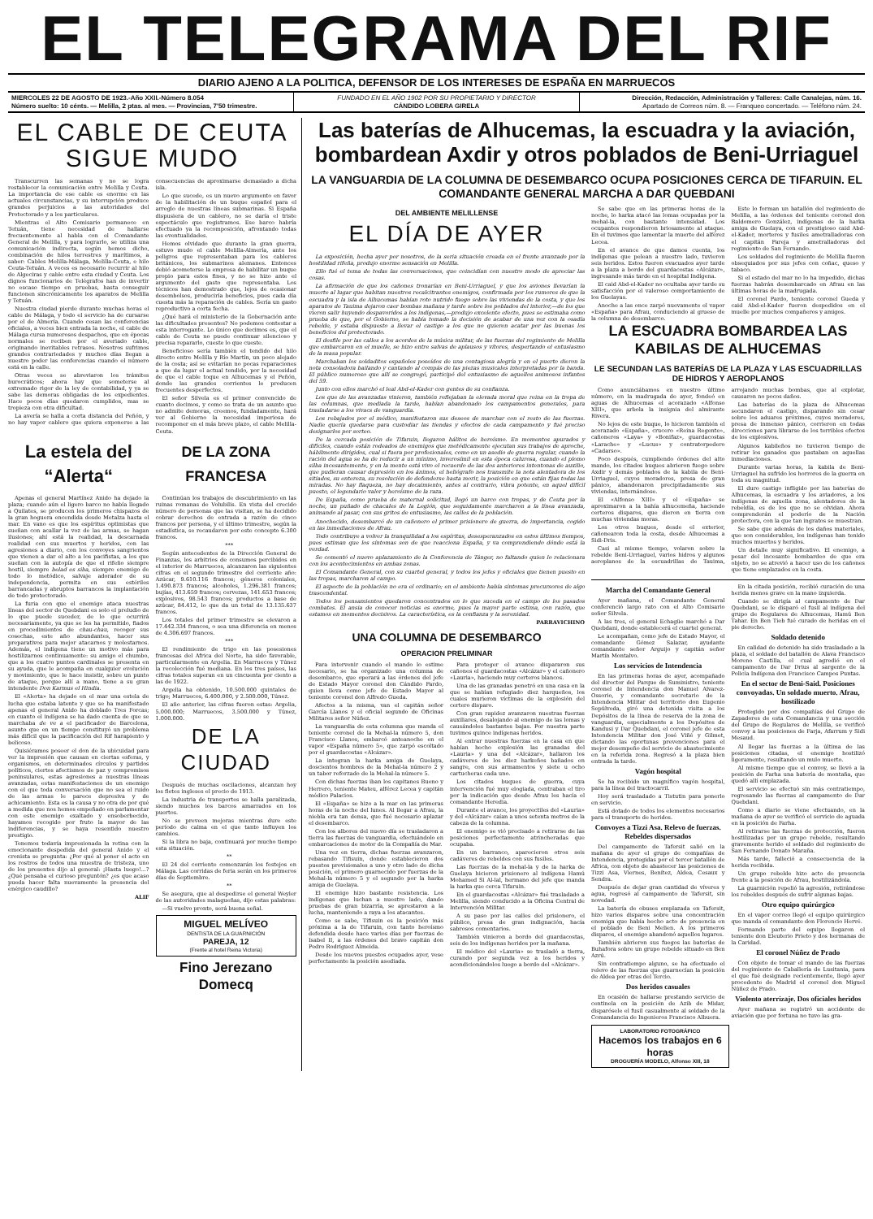EL TELEGRAMA DEL RIF
DIARIO AJENO A LA POLITICA, DEFENSOR DE LOS INTERESES DE ESPAÑA EN MARRUECOS
MIERCOLES 22 DE AGOSTO DE 1923.-Año XXII.-Número 8.054
Número suelto: 10 cénts. — Melilla, 2 ptas. al mes. — Provincias, 7'50 trimestre.
FUNDADO EN EL AÑO 1902 POR SU PROPIETARIO Y DIRECTOR
CÁNDIDO LOBERA GIRELA
Dirección, Redacción, Administración y Talleres: Calle Canalejas, núm. 16.
Apartado de Correos núm. 8. — Franqueo concertado. — Teléfono núm. 24.
EL CABLE DE CEUTA
SIGUE MUDO
Transcurren las semanas y no se logra restablecer la comunicación entre Melilla y Ceuta. La importancia de ese cable es enorme en las actuales circunstancias, y su interrupción produce grandes perjuicios a las autoridades del Protectorado y a los particulares.
Mientras el Alto Comisario permanece en Tetuán, tiene necesidad de hallarse frecuentemente al habla con el Comandante General de Melilla, y para lograrlo, se utiliza una comunicación indirecta, según hemos dicho, combinación de hilos terrestres y marítimos, a saber: Cables Melilla-Málaga, Melilla-Ceuta, e hilo Ceuta-Tetuán. A veces es necesario recurrir al hilo de Algeciras y cable entre esta ciudad y Ceuta. Los dignos funcionarios de Telégrafos han de invertir no escaso tiempo en pruebas, hasta conseguir funcionen sincrónicamente los aparatos de Melilla y Tetuán.
Nuestra ciudad pierde durante muchas horas el cable de Málaga, y todo el servicio ha de cursarse por el de Almería. Cuando cesan las conferencias oficiales, a veces bien entrada la noche, el cable de Málaga cursa numerosos despachos, que en épocas normales se reciben por el averiado cable, originando inevitables retrasos. Nosotros sufrimos grandes contrariedades y muchos días llegan a nuestro poder las conferencias cuando el número está en la calle.
Otras veces se abreviaron los trámites burocráticos; ahora hay que someterse al extremado rigor de la ley de contabilidad, y ya se sabe las demoras obligadas de los expedientes. Hace pocos días quedaron cumplidos, mas se tropieza con otra dificultad.
La avería se halla a corta distancia del Peñón, y no hay vapor cablero que quiera exponerse a las consecuencias de aproximarse demasiado a dicha isla.
Lo que sucede, es un nuevo argumento en favor de la habilitación de un buque español para el arreglo de nuestras líneas submarinas. Si España dispusiera de un cablero, no se daría el triste espectáculo que registramos. Ese barco habría efectuado ya la recomposición, afrontando todas las eventualidades.
Hemos olvidado que durante la gran guerra, estuvo mudo el cable Melilla-Almería, ante los peligros que representaban para los cableros británicos, los submarinos alemanes. Entonces debió acometerse la empresa de habilitar un buque propio para estos fines, y no se hizo ante el argumento del gasto que representaba. Los técnicos han demostrado que, lejos de ocasionar desembolsos, produciría beneficios, pues cada día cuesta más la reparación de cables. Sería un gasto reproductivo a corta fecha.
¿Qué hará el ministerio de la Gobernación ante las dificultades presentes? No podemos contestar a esta interrogante. Lo único que decimos es, que el cable de Ceuta no puede continuar silencioso y precisa repararlo, cueste lo que cueste.
Beneficioso sería también el tendido del hilo directo entre Melilla y Río Martín, un poco alejado de la costa; así se evitarían no pocas reparaciones a que da lugar el actual tendido, por la necesidad de que el cable toque en Alhucemas y el Peñón, donde las grandes corrientes le producen frecuentes desperfectos.
El señor Silvela es el primer convencido de cuanto decimos, y como se trata de un asunto que no admite demoras, creemos, fundadamente, hará ver al Gobierno la necesidad imperiosa de recomponer en el más breve plazo, el cable Melilla-Ceuta.
La estela del “Alerta“
Apenas el general Martínez Anido ha dejado la plaza; cuando aún el ligero barco no había llegado a Quilates, se producen los primeros chispazos de la gran hoguera encendida desde Metalza hasta el mar. En vano es que los espíritus optimistas que sueñan con acallar la voz de las armas, se hagan ilusiones; ahí está la realidad, la descarnada realidad con sus muertos y heridos, con las agresiones a diario, con los convoyes sangrientos que vienen a dar el alto a los pacifistas, a los que sueñan con la autopía de que el rifeño siempre hostil, siempre belad es siba, siempre enemigo de todo lo metódico, salvaje adorador de su independencia, permita en sus estériles barrancadas y abruptos barrancos la implantación de todo protectorado.
La furia con que el enemigo ataca nuestras líneas del sector de Quebdani es solo el preludio de lo que puede suceder, de lo que ocurrirá necesariamente, ya que se les ha permitido, fiados en procedimientos de chau-chau, recoger sus cosechas, este año abundantes, hacer sus preparativos para mejor atacarnos y molestarnos. Además, el indígena tiene un motivo más para hostilizarnos continuamente: su amigo el chumbo, que a los cuatro puntos cardinales se presenta en su ayuda, que le acompaña en cualquier evolución y movimiento, que le hace insistir, sobre un punto de ataque, porque allí a mano, tiene a su gran intendente Don Karmus el Hindia.
El «Alerta» ha dejado en el mar una estela de lucha que estaba latente y que se ha manifestado apenas el general Anido ha doblado Tres Forcas; en cuanto el indígena se ha dado cuenta de que se marchaba de ve a el pacificador de Barcelona, asunto que en un tiempo constituyó un problema más difícil que la pacificación del Rif harapiento y belicoso.
Quisiéramos poseer el don de la ubicuidad para ver la impresión que causan en ciertas esferas, y organismos, en determinados círculos y partidos políticos, ciertos afectismos de paz y compromisos peninsulares, estas agresiones a nuestras líneas avanzadas, estas manifestaciones de un enemigo con el que toda conversación que no sea el ruido de las armas le parece depresiva y de achicamiento. Esta es la causa y no otra de por qué a medida que nos hemos empeñado en parlamentar con este enemigo exaltado y ensoberbecido, hayamos recogido por fruto la mayor de las indiferencias, y se haya resentido nuestro prestigio.
Tenemos todavía impresionada la retina con la emocionante despedida del general Anido y el cronista se pregunta: ¿Por qué al poner el acto en los rostros de todos una muestra de tristeza, uno de los presentes dijo al general: ¡Hasta luego!...? ¿Qué pensaba el curioso preguntón? ¿es que acaso pueda hacer falta nuevamente la presencia del enérgico caudillo?
ALIF
DE LA ZONA FRANCESA
Continúan los trabajos de descubrimiento en las ruinas romanas de Volubilis. En vista del crecido número de personas que las visitan, se ha decidido cobrar derechos de entrada a razón de cinco francos por persona, y el último trimestre, según la estadística, se recaudaron por este concepto 6.300 francos.
***
Según antecedentes de la Dirección General de Finanzas, los arbitrios de consumos percibidos en el interior de Marruecos, alcanzaron las siguientes cifras en el segundo trimestre del corriente año: Azúcar, 9.610.116 francos; géneros coloniales, 1.490.873 francos; alcoholes, 1.296.381 francos; bujías, 413.659 francos; cervezas, 141.653 francos; explosivos, 98.543 francos; productos a base de azúcar, 84.412, lo que da un total de 13.135.637 francos.
Los totales del primer trimestre se elevaron a 17.442.334 francos, o sea una diferencia en menos de 4.306.697 francos.
***
El rendimiento de trigo en las posesiones francesas del Africa del Norte, ha sido favorable, particularmente en Argelia. En Marruecos y Túnez la recolección fué mediana. En los tres países, las cifras totales superan en un cincuenta por ciento a las de 1922.
Argelia ha obtenido, 10.500.000 quintales de trigo; Marruecos, 6.400.000, y 2.500.000, Túnez.
El año anterior, las cifras fueron estas: Argelia, 5.000.000; Marruecos, 3.500.000 y Túnez, 1.000.000.
DE LA CIUDAD
Después de muchas oscilaciones, alcanzan hoy los fletes ingleses el precio de 1913.
La industria de transportes se halla paralizada, siendo muchos los barcos amarrados en los puertos.
No se preveen mejoras mientras dure este período de calma en el que tanto influyen los cambios.
Si la libra no baja, continuará por mucho tiempo esta situación.
**
El 24 del corriente comenzarán los festejos en Málaga. Las corridas de feria serán en los primeros días de Septiembre.
**
Se asegura, que al despedirse el general Weyler de las autoridades malagueñas, dijo estas palabras:
—Si vuelvo pronto, será buena señal.
MIGUEL MELÍVEO
DENTISTA DE LA GUARNICIÓN
PAREJA, 12
(Frente al hotel Reina Victoria)
Fino Jerezano Domecq
Las baterías de Alhucemas, la escuadra y la aviación, bombardean Axdir y otros poblados de Beni-Urriaguel
LA VANGUARDIA DE LA COLUMNA DE DESEMBARCO OCUPA POSICIONES CERCA DE TIFARUIN. EL COMANDANTE GENERAL MARCHA A DAR QUEBDANI
DEL AMBIENTE MELILLENSE
EL DÍA DE AYER
La exposición, hecha ayer por nosotros, de la seria situación creada en el frente avanzado por la hostilidad rifeña, produjo enorme sensación en Melilla.
Ello fué el tema de todas las conversaciones, que coincidían con nuestro modo de apreciar las cosas.
La afirmación de que los cañones tronarían en Beni-Urriaguel, y que los aviones llevarían la muerte al lugar que habitan nuestros recalcitrantes enemigos, confirmada por los rumores de que la escuadra y la isla de Alhucemas habían roto nutrido fuego sobre las viviendas de la costa, y que los aparatos de Tauima dejaron caer bombas mañana y tarde sobre los poblados del interior,—de los que vieron salir huyendo despavoridos a los indígenas,—produjo excelente efecto, pues se estimaba como prueba de que, por el Gobierno, se había tomado la decisión de acabar de una vez con la osadía rebelde, y estaba dispuesto a llevar el castigo a los que no quieren acatar por las buenas los beneficios del protectorado.
El desfile por las calles a los acordes de la música militar, de las fuerzas del regimiento de Melilla que embarcaron en el muelle, se hizo entre salvas de aplausos y vítores, despertando el entusiasmo de la masa popular.
Marchaban los soldaditos españoles poseídos de una contagiosa alegría y en el puerto dieron la nota consoladora bailando y cantando al compás de las piezas musicales interpretadas por la banda. El público numeroso que allí se congregó, participó del entusiasmo de aquellos animosos infantes del 59.
Junto con ellos marchó el leal Abd-el-Kader con gentes de su confianza.
Los que de las avanzadas vinieron, también reflejaban la elevada moral que reina en la tropa de las columnas, que mediada la tarde, habían abandonado los campamentos generales, para trasladarse a los vivacs de vanguardia.
Los rebajados por el médico, manifestaron sus deseos de marchar con el resto de las fuerzas. Nadie quería quedarse para custodiar las tiendas y efectos de cada campamento y fué preciso designarlos por sorteo.
De la cercada posición de Tifaruin, llegaron hálitos de heroísmo. En momentos apurados y difíciles, cuando están rodeados de enemigos que metódicamente ejecutan sus trabajos de aproche, hábilmente dirigidos, cual si fuera por profesionales, como en un asedio de guerra regular, cuando la ración del agua se ha de reducir a un mínimo, inverosímil en esta época calurosa, cuando el plomo silba incesantemente, y en la mente está vivo el recuerdo de las dos anteriores intentonas de auxilio, que pudieran causar depresión en los ánimos, el heliógrafo nos transmite la nota alentadora de los sitiados, su entereza, su resolución de defenderse hasta morir, la posición en que están fijas todas las miradas. No hay flaqueza, no hay decaimiento, antes al contrario, vibra potente, en aquel difícil puesto, el legendario valor y heroísmo de la raza.
De España, como prueba de maternal solicitud, llegó un barco con tropas, y de Ceuta por la noche, un puñado de chacales de la Legión, que seguidamente marcharon a la línea avanzada, animando al pasar, con sus gritos de entusiasmo, las calles de la población.
Anochecido, desembarcó de un cañonero el primer prisionero de guerra, de importancia, cogido en las inmediaciones de Afrau.
Todo contribuye a volver la tranquilidad a los espíritus, desesperanzados en estos últimos tiempos, pues estiman que los síntomas son de que reacciona España, y va comprendiendo dónde está la verdad.
Se comentó el nuevo aplazamiento de la Conferencia de Tánger, no faltando quien lo relacionara con los acontecimientos en ambas zonas.
El Comandante General, con su cuartel general, y todos los jefes y oficiales que tienen puesto en las tropas, marcharon al campo.
El aspecto de la población no era el ordinario; en el ambiente había síntomas precursores de algo trascendental.
Todos los pensamientos quedaron concentrados en lo que suceda en el campo de los pasados combates. El ansia de conocer noticias es enorme, pues la mayor parte estima, con razón, que estamos en momentos decisivos. La característica, es la confianza y la serenidad.
PARRAVICHINO
UNA COLUMNA DE DESEMBARCO
OPERACION PRELIMINAR
Para intervenir cuando el mando lo estime necesario, se ha organizado una columna de desembarco, que operará a las órdenes del jefe de Estado Mayor coronel don Cándido Pardo, quien lleva como jefe de Estado Mayor al teniente coronel don Alfredo Gueda.
Afectos a la misma, van el capitán señor García Llanos y el oficial segundo de Oficinas Militares señor Núñez.
La vanguardia de esta columna que manda el teniente coronel de la Mehal-la número 5, don Francisco Llanos, embarcó anteanoche en el vapor «España número 5», que zarpó escoltado por el guardacostas «Alcázar».
La integran la harka amiga de Guelaya, doscientos hombres de la Mehal-la número 2 y un tabor reforzado de la Mehal-la número 5.
Con dichas fuerzas iban los capitanes Bueno y Herrero, teniente Mateu, alférez Lecea y capitán médico Palacios.
El «España» se hizo a la mar en las primeras horas de la noche del lunes. Al llegar a Afrau, la niebla era tan densa, que fué necesario aplazar el desembarco.
Con los albores del nuevo día se trasladaron a tierra las fuerzas de vanguardia, efectuándolo en embarcaciones de motor de la Compañía de Mar.
Una vez en tierra, dichas fuerzas avanzaron, rebasando Tifisuin, donde establecieron dos puestos provisionales a uno y otro lado de dicha posición, el primero guarnecido por fuerzas de la Mehal-la número 5 y el segundo por la harka amiga de Guelaya.
El enemigo hizo bastante resistencia. Los indígenas que luchan a nuestro lado, dando pruebas de gran bizarría, se aprestaron a la lucha, manteniendo a raya a los atacantes.
Como se sabe, Tifisuin es la posición más próxima a la de Tifaruin, con tanto heroísmo defendida desde hace varios días por fuerzas de Isabel II, a las órdenes del bravo capitán don Pedro Rodríguez Almeida.
Desde los nuevos puestos ocupados ayer, vese perfectamente la posición asediada.
Para proteger el avance dispararon sus cañones el guardacostas «Alcázar» y el cañonero «Lauria», haciendo muy certeros blancos.
Una de las granadas penetró en una casa en la que se habían refugiado diez harqueños, los cuales murieron víctimas de la explosión del certero disparo.
Con gran rapidez avanzaron nuestras fuerzas auxiliares, desalojando al enemigo de las lomas y causándoles bastantes bajas. Por nuestra parte tuvimos quince indígenas heridos.
Al entrar nuestras fuerzas en la casa en que habían hecho explosión las granadas del «Lauria» y una del «Alcázar», hallaron los cadáveres de los diez harkeños bañados en sangre, con sus armamentos y siete u ocho cartucheras cada uno.
Los citados buques de guerra, cuya intervención fué muy elogiada, centraban el tiro por la indicación que desde Afrau les hacía el comandante Heredia.
Durante el avance, los proyectiles del «Lauria» y del «Alcázar» caían a unos setenta metros de la cabeza de la columna.
El enemigo se vió precisado a retirarse de las posiciones perfectamente atrincheradas que ocupaba.
En un barranco, aparecieron otros seis cadáveres de rebeldes con sus fusiles.
Las fuerzas de la mehal-la y de la harka de Guelaya hicieron prisionero al indígena Hamú Mohamed Si Al-lal, hermano del jefe que manda la harka que cerca Tifaruin.
En el guardacostas «Alcázar» fué trasladado a Melilla, siendo conducido a la Oficina Central de Intervención Militar.
A su paso por las calles del prisionero, el público, presa de gran indignación, hacía sabrosos comentarios.
También vinieron a bordo del guardacostas, seis de los indígenas heridos por la mañana.
El médico del «Lauria» se trasladó a tierra, curando por segunda vez a los heridos y acondicionándolos luego a bordo del «Alcázar».
Se sabe que en las primeras horas de la noche, lo harka atacó las lomas ocupadas por la mehal-la, con bastante intensidad. Los ocupantes respondieron briosamente al ataque. En el tuvimos que lamentar la muerte del alférez Lecea.
En el avance de que damos cuenta, los indígenas que pelean a nuestro lado, tuvieron seis heridos. Estos fueron evacuados ayer tarde a la plaza a bordo del guardacostas «Alcázar», ingresando más tarde en el hospital Indígena.
El caid Abd-el-Kader no ocultaba ayer tarde su satisfacción por el valeroso comportamiento de los Guelayas.
Anoche a las once zarpó nuevamente el vapor «España» para Afrau, conduciendo al grueso de la columna de desembarco.
Este lo forman un batallón del regimiento de Melilla, a las órdenes del teniente coronel don Baldomero González, indígenas de la harka amiga de Guelaya, con el prestigioso caid Abd-el-Kader, morteros y fusiles ametralladoras con el capitán Pareja y ametralladoras del regimiento de San Fernando.
Los soldados del regimiento de Melilla fueron obsequiados por sus jefes con coñac, queso y tabaco.
Si el estado del mar no lo ha impedido, dichas fuerzas habrán desembarcado en Afrau en las últimas horas de la madrugada.
El coronel Pardo, teniente coronel Gueda y caid Abd-el-Kader fueron despedidos en el muelle por muchos compañeros y amigos.
LA ESCUADRA BOMBARDEA LAS KABILAS DE ALHUCEMAS
LE SECUNDAN LAS BATERÍAS DE LA PLAZA Y LAS ESCUADRILLAS DE HIDROS Y AEROPLANOS
Como anunciábamos en nuestro último número, en la madrugada de ayer, fondeó en aguas de Alhucemas el acorazado «Alfonso XIII», que arbola la insignia del almirante Rivera.
No lejos de este buque, lo hicieron también el acorazado «España», crucero «Reina Regente», cañoneros «Laya» y «Bonifaz», guardacostas «Larache» y «Lucus» y contratorpedero «Cadarso».
Poco después, cumpliendo órdenes del alto mando, los citados buques abrieron fuego sobre Axdir y demás poblados de la kabila de Beni-Urriaguel, cuyos moradores, presa de gran pánico, abandonaron precipitadamente sus viviendas, internándose.
El «Alfonso XIII» y el «España» se aproximaron a la bahía alhucemeña, haciendo certeros disparos, que dieron en tierra con muchas viviendas moras.
Los otros buques, desde el exterior, cañonearon toda la costa, desde Alhucemas a Sidi-Dris.
Casi al mismo tiempo, volaron sobre la rebelde Beni-Urriaguel, varios hidros y algunos aeroplanos de la escuadrillas de Tauima, arrojando muchas bombas, que al explotar, causaron no pocos daños.
Las baterías de la plaza de Alhucemas secundaron el castigo, disparando sin cesar sobre los aduares próximos, cuyos moradores, presa de inmenso pánico, corrieron en todas direcciones para librarse de los terribles efectos de los explosivos.
Algunos kabileños no tuvieron tiempo de retirar los ganados que pastaban en aquellas inmediaciones.
Durante varias horas, la kabila de Beni-Urriaguel ha sufrido los horrores de la guerra en toda su magnitud.
El duro castigo infligido por las baterías de Alhucemas, la escuadra y los aviadores, a los indígenas de aquella zona, alentadores de la rebeldía, es de los que no se olvidan. Ahora comprenderán el poderío de la Nación protectora, con la que tan ingratos se muestran.
Se sabe que además de los daños materiales, que son considerables, los indígenas han tenido muchos muertos y heridos.
Un detalle muy significativo. El enemigo, a pesar del incesante bombardeo de que era objeto, no se atrevió a hacer uso de los cañones que tiene emplazados en la costa.
Marcha del Comandante General
Ayer mañana, el Comandante General conferenció largo rato con el Alto Comisario señor Silvela.
A las tres, el general Echagüe marchó a Dar Quebdani, donde establecerá el cuartel general.
Le acompañan, como jefe de Estado Mayor, el comandante Gómez Salazar, ayudante comandante señor Arguijo y capitán señor Martín Montalvo.
Los servicios de Intendencia
En las primeras horas de ayer, acompañado del director del Parque de Suministro, teniente coronel de Intendencia don Manuel Alvarez-Ossorio, y comandante secretario de la Intendencia Militar del territorio don Eugenio Sepúlveda, giró una detenida visita a los Depósitos de la línea de reserva de la zona de vanguardia, especialmente a los Depósitos de Kandusi y Dar Quebdani, el coronel jefe de esta Intendencia Militar don José Viñé y Gilmet, dictando las oportunas prevenciones para el mejor desempeño del servicio de abastecimiento en la referida zona. Regresó a la plaza bien entrada la tarde.
Vagón hospital
Se ha recibido un magnífico vagón hospital, para la línea del tractocarril.
Hoy será trasladado a Tistutin para ponerlo en servicio.
Está dotado de todos los elementos necesarios para el transporte de heridos.
Convoyes a Tizzi Asa. Relevo de fuerzas. Rebeldes dispersados
Del campamento de Tafersit salió en la mañana de ayer el grupo de compañías de Intendencia, protegidas por el tercer batallón de Africa, con objeto de abastecer las posiciones de Tizzi Asa, Viernes, Benítez, Aldea, Cesaux y Sendra.
Después de dejar gran cantidad de víveres y agua, regresó al campamento de Tafersit, sin novedad.
La batería de obuses emplazada en Tafersit, hizo varios disparos sobre una concentración enemiga que había hecho acto de presencia en el poblado de Beni Melien. A los primeros disparos, el enemigo abandonó aquellos lugares.
También abrieron sus fuegos las baterías de Buhafora sobre un grupo rebelde situado en Ben Azrú.
Sin contratiempo alguno, se ha efectuado el relevo de las fuerzas que guarnecían la posición de Aldea por otras del Tercio.
Dos heridos casuales
En ocasión de hallarse prestando servicio de centinela en la posición de Azib de Midar, disparósele el fusil casualmente al soldado de la Comandancia de Ingenieros Francisco Albuera.
En la citada posición, recibió curación de una herida menos grave en la mano izquierda.
Cuando se dirigía al campamento de Dar Quebdani, se le disparó el fusil al indígena del grupo de Regulares de Alhucemas, Hamú Ben Tahar. En Ben Tieb fué curado de heridas en el pie derecho.
Soldado detenido
En calidad de detenido ha sido trasladado a la plaza, el soldado del batallón de Alava Francisco Moreno Castilla, el cual agredió en el campamento de Dar Drius al sargento de la Policía Indígena don Francisco Campos Puntas.
En el sector de Beni-Said. Posiciones convoyadas. Un soldado muerto. Afrau, hostilizado
Protegido por dos compañías del Grupo de Zapadores de esta Comandancia y una sección del Grupo de Regulares de Melilla, se verificó convoy a las posiciones de Farja, Afarrum y Sidi Mesaud.
Al llegar las fuerzas a la última de las posiciones citadas, el enemigo hostilizó ligeramente, resultando un mulo muerto.
Al mismo tiempo que el convoy, se llevó a la posición de Farha una batería de montaña, que quedó allí emplazada.
El servicio se efectuó sin más contratiempo, regresando las fuerzas al campamento de Dar Quebdani.
Como a diario se viene efectuando, en la mañana de ayer se verificó el servicio de aguada en la posición de Farha.
Al retirarse las fuerzas de protección, fueron hostilizadas por un grupo rebelde, resultando gravemente herido el soldado del regimiento de San Fernando Donato Maraña.
Más tarde, falleció a consecuencia de la herida recibida.
Un grupo rebelde hizo acto de presencia frente a la posición de Afrau, hostilizándola.
La guarnición repelió la agresión, retirándose los rebeldes después de sufrir algunas bajas.
Otro equipo quirúrgico
En el vapor correo llegó el equipo quirúrgico que manda el comandante don Florencio Hervé.
Formando parte del equipo llegaron el teniente don Eleuterio Prieto y dos hermanas de la Caridad.
El coronel Núñez de Prado
Con objeto de tomar el mando de las fuerzas del regimiento de Caballería de Lusitania, para el que fué designado recientemente, llegó ayer procedente de Madrid el coronel don Miguel Núñez de Prado.
Violento aterrizaje. Dos oficiales heridos
Ayer mañana se registró un accidente de aviación que por fortuna no tuvo las gra-
LABORATORIO FOTOGRÁFICO
Hacemos los trabajos en 6 horas
DROGUERÍA MODELO, Alfonso XIII, 18